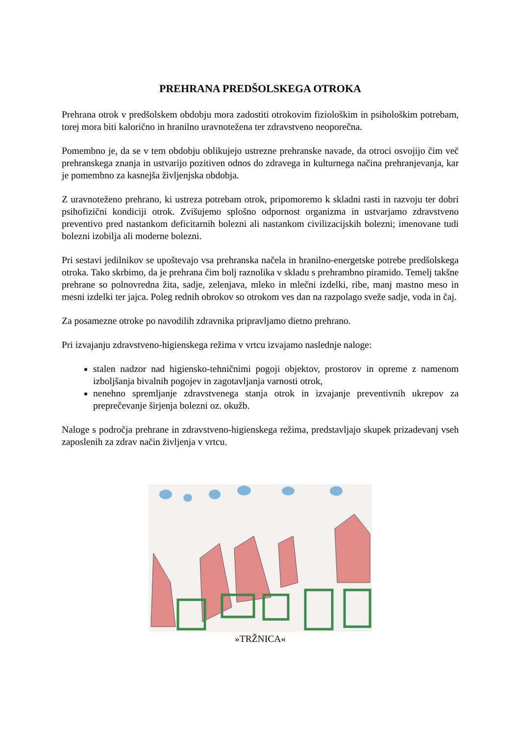PREHRANA PREDŠOLSKEGA OTROKA
Prehrana otrok v predšolskem obdobju mora zadostiti otrokovim fiziološkim in psihološkim potrebam, torej mora biti kalorično in hranilno uravnotežena ter zdravstveno neoporečna.
Pomembno je, da se v tem obdobju oblikujejo ustrezne prehranske navade, da otroci osvojijo čim več prehranskega znanja in ustvarijo pozitiven odnos do zdravega in kulturnega načina prehranjevanja, kar je pomembno za kasnejša življenjska obdobja.
Z uravnoteženo prehrano, ki ustreza potrebam otrok, pripomoremo k skladni rasti in razvoju ter dobri psihofizični kondiciji otrok. Zvišujemo splošno odpornost organizma in ustvarjamo zdravstveno preventivo pred nastankom deficitarnih bolezni ali nastankom civilizacijskih bolezni; imenovane tudi bolezni izobilja ali moderne bolezni.
Pri sestavi jedilnikov se upoštevajo vsa prehranska načela in hranilno-energetske potrebe predšolskega otroka. Tako skrbimo, da je prehrana čim bolj raznolika v skladu s prehrambno piramido. Temelj takšne prehrane so polnovredna žita, sadje, zelenjava, mleko in mlečni izdelki, ribe, manj mastno meso in mesni izdelki ter jajca. Poleg rednih obrokov so otrokom ves dan na razpolago sveže sadje, voda in čaj.
Za posamezne otroke po navodilih zdravnika pripravljamo dietno prehrano.
Pri izvajanju zdravstveno-higienskega režima v vrtcu izvajamo naslednje naloge:
stalen nadzor nad higiensko-tehničnimi pogoji objektov, prostorov in opreme z namenom izboljšanja bivalnih pogojev in zagotavljanja varnosti otrok,
nenehno spremljanje zdravstvenega stanja otrok in izvajanje preventivnih ukrepov za preprečevanje širjenja bolezni oz. okužb.
Naloge s področja prehrane in zdravstveno-higienskega režima, predstavljajo skupek prizadevanj vseh zaposlenih za zdrav način življenja v vrtcu.
»TRŽNICA«